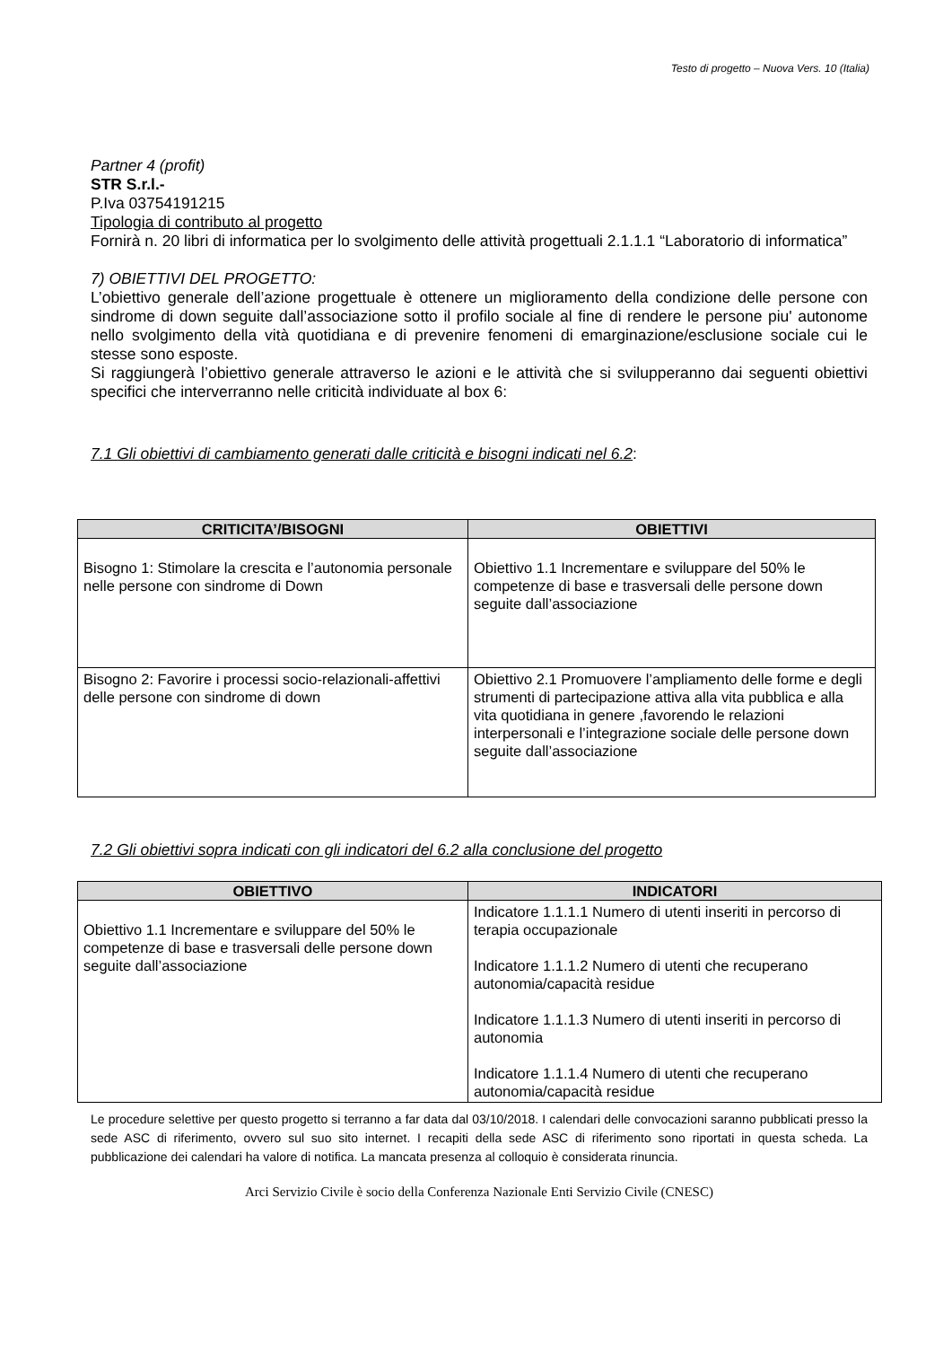Testo di progetto – Nuova Vers. 10 (Italia)
Partner 4 (profit)
STR S.r.l.-
P.Iva 03754191215
Tipologia di contributo al progetto
Fornirà n. 20 libri di informatica per lo svolgimento delle attività progettuali 2.1.1.1 “Laboratorio di informatica”
7) OBIETTIVI DEL PROGETTO:
L’obiettivo generale dell’azione progettuale è ottenere un miglioramento della condizione delle persone con sindrome di down seguite dall’associazione sotto il profilo sociale al fine di rendere le persone piu' autonome nello svolgimento della vità quotidiana e di prevenire fenomeni di emarginazione/esclusione sociale cui le stesse sono esposte.
Si raggiungerà l’obiettivo generale attraverso le azioni e le attività che si svilupperanno dai seguenti obiettivi specifici che interverranno nelle criticità individuate al box 6:
7.1 Gli obiettivi di cambiamento generati dalle criticità e bisogni indicati nel 6.2:
| CRITICITA’/BISOGNI | OBIETTIVI |
| --- | --- |
| Bisogno 1: Stimolare la crescita e l’autonomia personale nelle persone con sindrome di Down | Obiettivo 1.1 Incrementare e sviluppare del 50% le competenze di base e trasversali delle persone down seguite dall’associazione |
| Bisogno 2: Favorire i processi socio-relazionali-affettivi delle persone con sindrome di down | Obiettivo 2.1 Promuovere l’ampliamento delle forme e degli strumenti di partecipazione attiva alla vita pubblica e alla vita quotidiana in genere ,favorendo le relazioni interpersonali e l’integrazione sociale delle persone down seguite dall’associazione |
7.2 Gli obiettivi sopra indicati con gli indicatori del 6.2 alla conclusione del progetto
| OBIETTIVO | INDICATORI |
| --- | --- |
| Obiettivo 1.1 Incrementare e sviluppare del 50% le competenze di base e trasversali delle persone down seguite dall’associazione | Indicatore 1.1.1.1 Numero di utenti inseriti in percorso di terapia occupazionale Indicatore 1.1.1.2 Numero di utenti che recuperano autonomia/capacità residue Indicatore 1.1.1.3 Numero di utenti inseriti in percorso di autonomia Indicatore 1.1.1.4 Numero di utenti che recuperano autonomia/capacità residue |
Le procedure selettive per questo progetto si terranno a far data dal 03/10/2018. I calendari delle convocazioni saranno pubblicati presso la sede ASC di riferimento, ovvero sul suo sito internet. I recapiti della sede ASC di riferimento sono riportati in questa scheda. La pubblicazione dei calendari ha valore di notifica. La mancata presenza al colloquio è considerata rinuncia.
Arci Servizio Civile è socio della Conferenza Nazionale Enti Servizio Civile (CNESC)